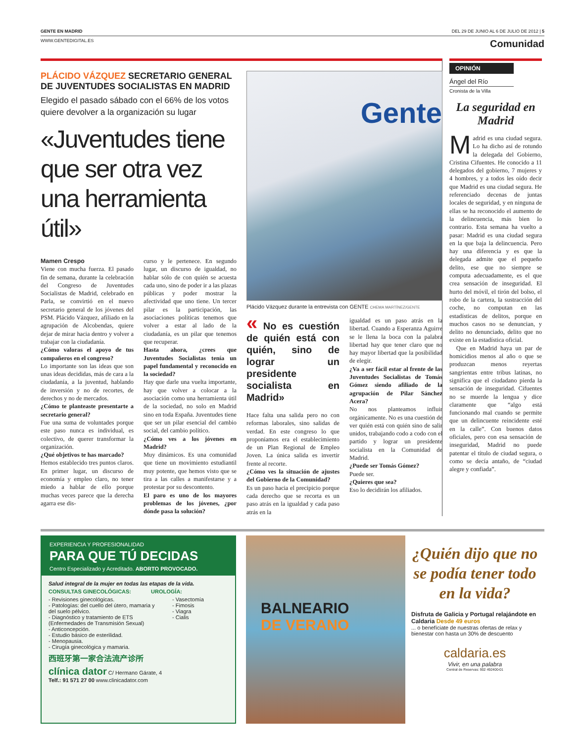GENTE EN MADRID DEL 29 DE JUNIO AL 6 DE JULIO DE 2012 | 5
WWW.GENTEDIGITAL.ES Comunidad
PLÁCIDO VÁZQUEZ SECRETARIO GENERAL DE JUVENTUDES SOCIALISTAS EN MADRID
Elegido el pasado sábado con el 66% de los votos quiere devolver a la organización su lugar
«Juventudes tiene que ser otra vez una herramienta útil»
Mamen Crespo
Viene con mucha fuerza. El pasado fin de semana, durante la celebración del Congreso de Juventudes Socialistas de Madrid, celebrado en Parla, se convirtió en el nuevo secretario general de los jóvenes del PSM. Plácido Vázquez, afiliado en la agrupación de Alcobendas, quiere dejar de mirar hacia dentro y volver a trabajar con la ciudadanía.
¿Cómo valoras el apoyo de tus compañeros en el congreso?
Lo importante son las ideas que son unas ideas decididas, más de cara a la ciudadanía, a la juventud, hablando de inversión y no de recortes, de derechos y no de mercados.
¿Cómo te planteaste presentarte a secretario general?
Fue una suma de voluntades porque este paso nunca es individual, es colectivo, de querer transformar la organización.
¿Qué objetivos te has marcado?
Hemos establecido tres puntos claros. En primer lugar, un discurso de economía y empleo claro, no tener miedo a hablar de ello porque muchas veces parece que la derecha agarra ese dis-
curso y le pertenece. En segundo lugar, un discurso de igualdad, no hablar sólo de con quién se acuesta cada uno, sino de poder ir a las plazas públicas y poder mostrar la afectividad que uno tiene. Un tercer pilar es la participación, las asociaciones políticas tenemos que volver a estar al lado de la ciudadanía, es un pilar que tenemos que recuperar.
Hasta ahora, ¿crees que Juventudes Socialistas tenía un papel fundamental y reconocido en la sociedad?
Hay que darle una vuelta importante, hay que volver a colocar a la asociación como una herramienta útil de la sociedad, no solo en Madrid sino en toda España. Juventudes tiene que ser un pilar esencial del cambio social, del cambio político.
¿Cómo ves a los jóvenes en Madrid?
Muy dinámicos. Es una comunidad que tiene un movimiento estudiantil muy potente, que hemos visto que se tira a las calles a manifestarse y a protestar por su descontento.
El paro es uno de los mayores problemas de los jóvenes, ¿por dónde pasa la solución?
Gente
Plácido Vázquez durante la entrevista con GENTE CHEMA MARTÍNEZ/GENTE
« No es cuestión de quién está con quién, sino de lograr un presidente socialista en Madrid»
Hace falta una salida pero no con reformas laborales, sino salidas de verdad. En este congreso lo que proponíamos era el establecimiento de un Plan Regional de Empleo Joven. La única salida es invertir frente al recorte.
¿Cómo ves la situación de ajustes del Gobierno de la Comunidad?
Es un paso hacia el precipicio porque cada derecho que se recorta es un paso atrás en la igualdad y cada paso atrás en la
igualdad es un paso atrás en la libertad. Cuando a Esperanza Aguirre se le llena la boca con la palabra libertad hay que tener claro que no hay mayor libertad que la posibilidad de elegir.
¿Va a ser fácil estar al frente de las Juventudes Socialistas de Tomás Gómez siendo afiliado de la agrupación de Pilar Sánchez Acera?
No nos planteamos influir orgánicamente. No es una cuestión de ver quién está con quién sino de salir unidos, trabajando codo a codo con el partido y lograr un presidente socialista en la Comunidad de Madrid.
¿Puede ser Tomás Gómez?
Puede ser.
¿Quieres que sea?
Eso lo decidirán los afiliados.
OPINIÓN
Ángel del Río
Cronista de la Villa
La seguridad en Madrid
Madrid es una ciudad segura. Lo ha dicho así de rotundo la delegada del Gobierno, Cristina Cifuentes. He conocido a 11 delegados del gobierno, 7 mujeres y 4 hombres, y a todos les oído decir que Madrid es una ciudad segura. He referenciado decenas de juntas locales de seguridad, y en ninguna de ellas se ha reconocido el aumento de la delincuencia, más bien lo contrario. Esta semana ha vuelto a pasar: Madrid es una ciudad segura en la que baja la delincuencia. Pero hay una diferencia y es que la delegada admite que el pequeño delito, ese que no siempre se computa adecuadamente, es el que crea sensación de inseguridad. El hurto del móvil, el tirón del bolso, el robo de la cartera, la sustracción del coche, no computan en las estadísticas de delitos, porque en muchos casos no se denuncian, y delito no denunciado, delito que no existe en la estadística oficial.
Que en Madrid haya un par de homicidios menos al año o que se produzcan menos reyertas sangrientas entre tribus latinas, no significa que el ciudadano pierda la sensación de inseguridad. Cifuentes no se muerde la lengua y dice claramente que “algo está funcionando mal cuando se permite que un delincuente reincidente esté en la calle”. Con buenos datos oficiales, pero con esa sensación de inseguridad, Madrid no puede patentar el título de ciudad segura, o como se decía antaño, de “ciudad alegre y confiada”.
EXPERIENCIA Y PROFESIONALIDAD
PARA QUE TÚ DECIDAS
Centro Especializado y Acreditado. ABORTO PROVOCADO.
Salud integral de la mujer en todas las etapas de la vida.
CONSULTAS GINECOLÓGICAS: UROLOGÍA:
- Revisiones ginecológicas.
- Patologías: del cuello del útero, mamaria y del suelo pélvico.
- Diagnóstico y tratamiento de ETS (Enfermedades de Transmisión Sexual)
- Anticoncepción.
- Estudio básico de esterilidad.
- Menopausia.
- Cirugía ginecológica y mamaria.
- Vasectomía
- Fimosis
- Viagra
- Cialis
西班牙第一家合法流产诊所
clínica dator C/ Hermano Gárate, 4
Telf.: 91 571 27 00 www.clinicadator.com
BALNEARIO
DE VERANO
¿Quién dijo que no se podía tener todo en la vida?
Disfruta de Galicia y Portugal relajándote en Caldaria Desde 49 euros
... o benefíciate de nuestras ofertas de relax y bienestar con hasta un 30% de descuento
caldaria.es
Vivir, en una palabra
Central de Reservas: 902 492400-01